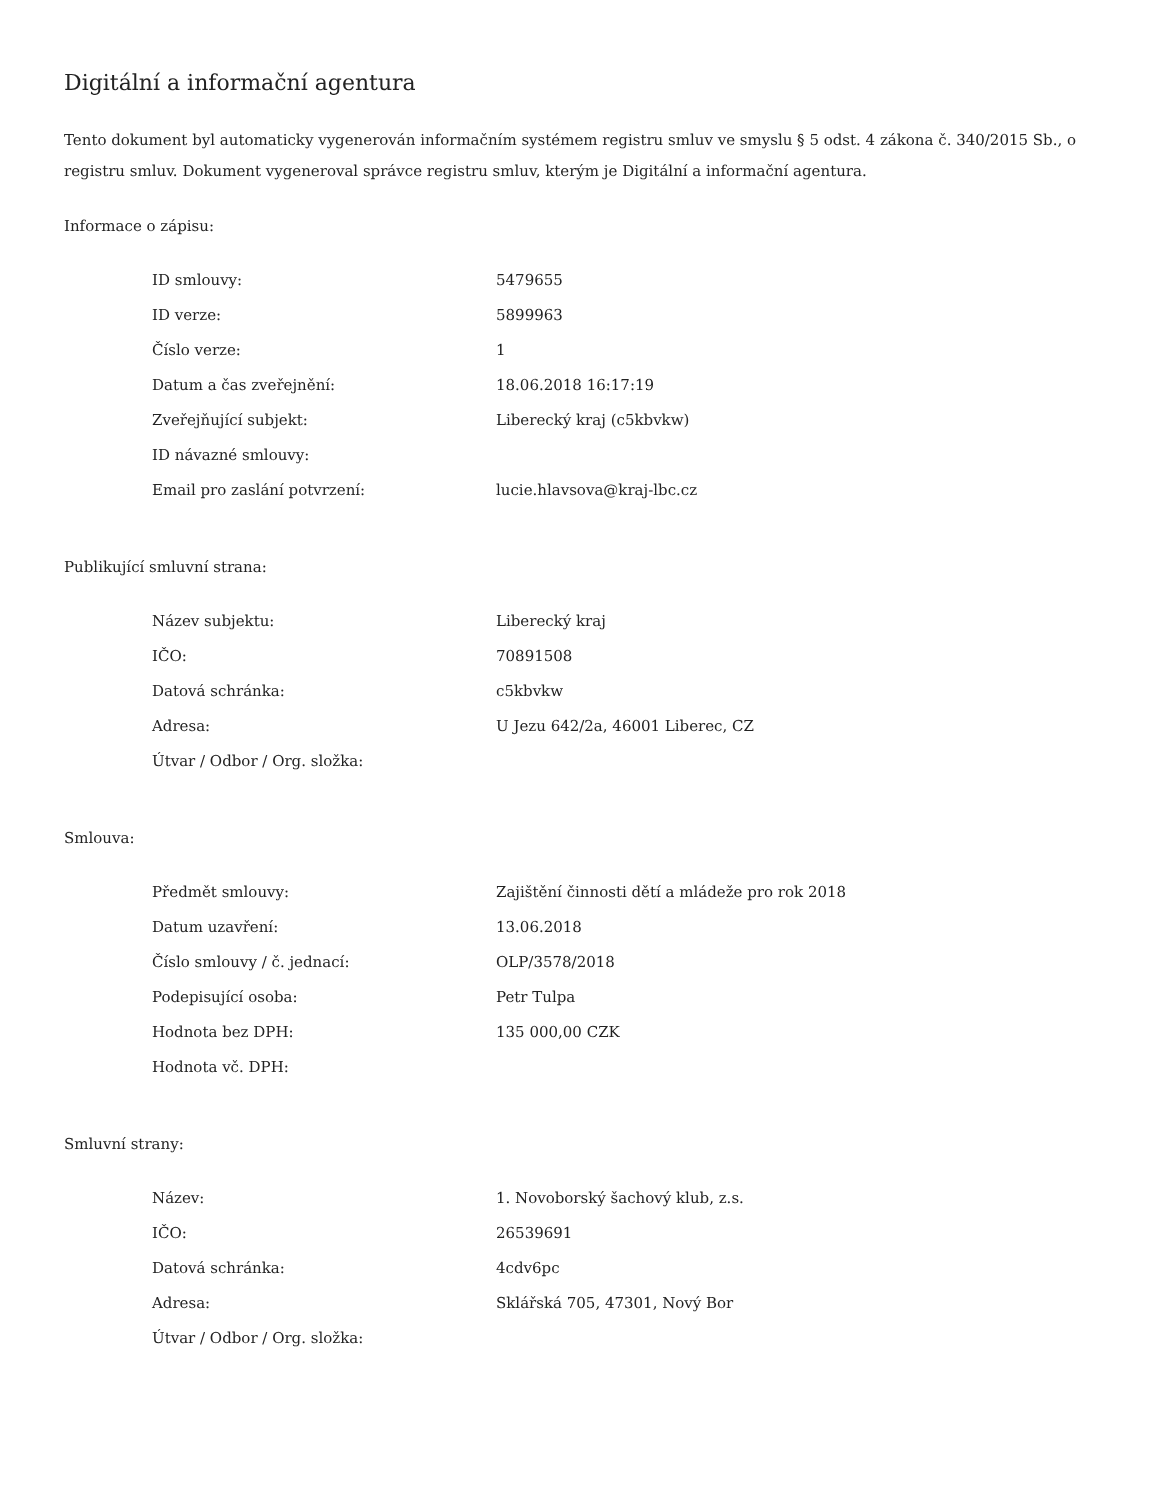Digitální a informační agentura
Tento dokument byl automaticky vygenerován informačním systémem registru smluv ve smyslu § 5 odst. 4 zákona č. 340/2015 Sb., o registru smluv. Dokument vygeneroval správce registru smluv, kterým je Digitální a informační agentura.
Informace o zápisu:
| ID smlouvy: | 5479655 |
| ID verze: | 5899963 |
| Číslo verze: | 1 |
| Datum a čas zveřejnění: | 18.06.2018 16:17:19 |
| Zveřejňující subjekt: | Liberecký kraj (c5kbvkw) |
| ID návazné smlouvy: | |
| Email pro zaslání potvrzení: | lucie.hlavsova@kraj-lbc.cz |
Publikující smluvní strana:
| Název subjektu: | Liberecký kraj |
| IČO: | 70891508 |
| Datová schránka: | c5kbvkw |
| Adresa: | U Jezu 642/2a, 46001 Liberec, CZ |
| Útvar / Odbor / Org. složka: | |
Smlouva:
| Předmět smlouvy: | Zajištění činnosti dětí a mládeže pro rok 2018 |
| Datum uzavření: | 13.06.2018 |
| Číslo smlouvy / č. jednací: | OLP/3578/2018 |
| Podepisující osoba: | Petr Tulpa |
| Hodnota bez DPH: | 135 000,00 CZK |
| Hodnota vč. DPH: | |
Smluvní strany:
| Název: | 1. Novoborský šachový klub, z.s. |
| IČO: | 26539691 |
| Datová schránka: | 4cdv6pc |
| Adresa: | Sklářská 705, 47301, Nový Bor |
| Útvar / Odbor / Org. složka: | |